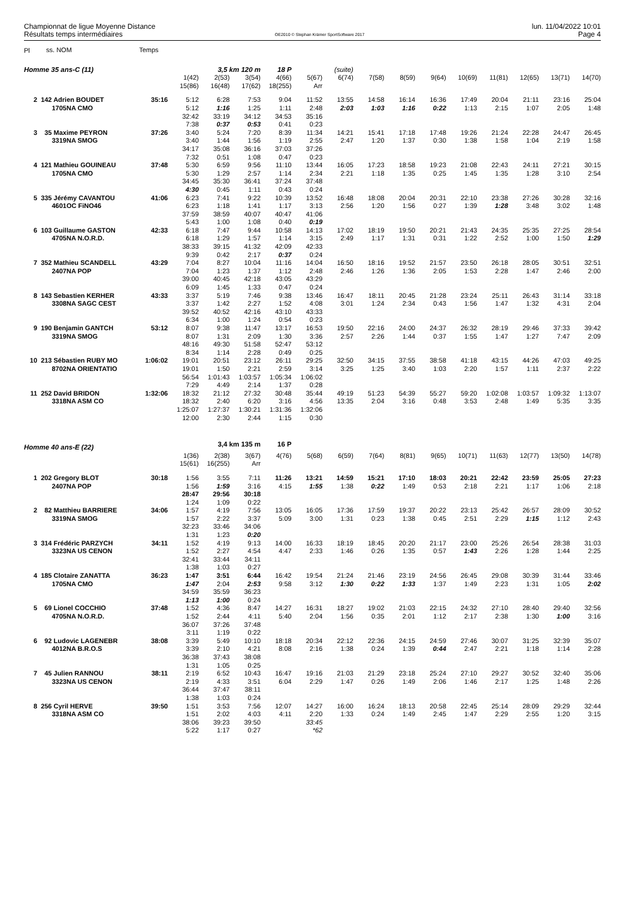Championnat de ligue Moyenne Distance
Résultats temps intermédiaires
OE2010 © Stephan Krämer SportSoftware 2017
lun. 11/04/2022 10:01
Page 4
| Pl | ss. NOM | Temps | | | | | | | | | | | | | | |
| Homme 35 ans-C (11) | | | 3,5 km 120 m | | | 18 P | | (suite) | | | | | | | | |
| | | | 1(42) | 2(53) | 3(54) | 4(66) | 5(67) | 6(74) | 7(58) | 8(59) | 9(64) | 10(69) | 11(81) | 12(65) | 13(71) | 14(70) |
| | | | 15(86) | 16(48) | 17(62) | 18(255) | Arr | | | | | | | | | |
| 2 | 142 Adrien BOUDET | 35:16 | 5:12 | 6:28 | 7:53 | 9:04 | 11:52 | 13:55 | 14:58 | 16:14 | 16:36 | 17:49 | 20:04 | 21:11 | 23:16 | 25:04 |
| | 1705NA CMO | | 5:12 | 1:16 | 1:25 | 1:11 | 2:48 | 2:03 | 1:03 | 1:16 | 0:22 | 1:13 | 2:15 | 1:07 | 2:05 | 1:48 |
| | | | 32:42 | 33:19 | 34:12 | 34:53 | 35:16 | | | | | | | | | |
| | | | 7:38 | 0:37 | 0:53 | 0:41 | 0:23 | | | | | | | | | |
| 3 | 35 Maxime PEYRON | 37:26 | 3:40 | 5:24 | 7:20 | 8:39 | 11:34 | 14:21 | 15:41 | 17:18 | 17:48 | 19:26 | 21:24 | 22:28 | 24:47 | 26:45 |
| | 3319NA SMOG | | 3:40 | 1:44 | 1:56 | 1:19 | 2:55 | 2:47 | 1:20 | 1:37 | 0:30 | 1:38 | 1:58 | 1:04 | 2:19 | 1:58 |
| | | | 34:17 | 35:08 | 36:16 | 37:03 | 37:26 | | | | | | | | | |
| | | | 7:32 | 0:51 | 1:08 | 0:47 | 0:23 | | | | | | | | | |
| 4 | 121 Mathieu GOUINEAU | 37:48 | 5:30 | 6:59 | 9:56 | 11:10 | 13:44 | 16:05 | 17:23 | 18:58 | 19:23 | 21:08 | 22:43 | 24:11 | 27:21 | 30:15 |
| | 1705NA CMO | | 5:30 | 1:29 | 2:57 | 1:14 | 2:34 | 2:21 | 1:18 | 1:35 | 0:25 | 1:45 | 1:35 | 1:28 | 3:10 | 2:54 |
| | | | 34:45 | 35:30 | 36:41 | 37:24 | 37:48 | | | | | | | | | |
| | | | 4:30 | 0:45 | 1:11 | 0:43 | 0:24 | | | | | | | | | |
| 5 | 335 Jérémy CAVANTOU | 41:06 | 6:23 | 7:41 | 9:22 | 10:39 | 13:52 | 16:48 | 18:08 | 20:04 | 20:31 | 22:10 | 23:38 | 27:26 | 30:28 | 32:16 |
| | 4601OC FiNO46 | | 6:23 | 1:18 | 1:41 | 1:17 | 3:13 | 2:56 | 1:20 | 1:56 | 0:27 | 1:39 | 1:28 | 3:48 | 3:02 | 1:48 |
| | | | 37:59 | 38:59 | 40:07 | 40:47 | 41:06 | | | | | | | | | |
| | | | 5:43 | 1:00 | 1:08 | 0:40 | 0:19 | | | | | | | | | |
| 6 | 103 Guillaume GASTON | 42:33 | 6:18 | 7:47 | 9:44 | 10:58 | 14:13 | 17:02 | 18:19 | 19:50 | 20:21 | 21:43 | 24:35 | 25:35 | 27:25 | 28:54 |
| | 4705NA N.O.R.D. | | 6:18 | 1:29 | 1:57 | 1:14 | 3:15 | 2:49 | 1:17 | 1:31 | 0:31 | 1:22 | 2:52 | 1:00 | 1:50 | 1:29 |
| | | | 38:33 | 39:15 | 41:32 | 42:09 | 42:33 | | | | | | | | | |
| | | | 9:39 | 0:42 | 2:17 | 0:37 | 0:24 | | | | | | | | | |
| 7 | 352 Mathieu SCANDELL | 43:29 | 7:04 | 8:27 | 10:04 | 11:16 | 14:04 | 16:50 | 18:16 | 19:52 | 21:57 | 23:50 | 26:18 | 28:05 | 30:51 | 32:51 |
| | 2407NA POP | | 7:04 | 1:23 | 1:37 | 1:12 | 2:48 | 2:46 | 1:26 | 1:36 | 2:05 | 1:53 | 2:28 | 1:47 | 2:46 | 2:00 |
| | | | 39:00 | 40:45 | 42:18 | 43:05 | 43:29 | | | | | | | | | |
| | | | 6:09 | 1:45 | 1:33 | 0:47 | 0:24 | | | | | | | | | |
| 8 | 143 Sebastien KERHER | 43:33 | 3:37 | 5:19 | 7:46 | 9:38 | 13:46 | 16:47 | 18:11 | 20:45 | 21:28 | 23:24 | 25:11 | 26:43 | 31:14 | 33:18 |
| | 3308NA SAGC CEST | | 3:37 | 1:42 | 2:27 | 1:52 | 4:08 | 3:01 | 1:24 | 2:34 | 0:43 | 1:56 | 1:47 | 1:32 | 4:31 | 2:04 |
| | | | 39:52 | 40:52 | 42:16 | 43:10 | 43:33 | | | | | | | | | |
| | | | 6:34 | 1:00 | 1:24 | 0:54 | 0:23 | | | | | | | | | |
| 9 | 190 Benjamin GANTCH | 53:12 | 8:07 | 9:38 | 11:47 | 13:17 | 16:53 | 19:50 | 22:16 | 24:00 | 24:37 | 26:32 | 28:19 | 29:46 | 37:33 | 39:42 |
| | 3319NA SMOG | | 8:07 | 1:31 | 2:09 | 1:30 | 3:36 | 2:57 | 2:26 | 1:44 | 0:37 | 1:55 | 1:47 | 1:27 | 7:47 | 2:09 |
| | | | 48:16 | 49:30 | 51:58 | 52:47 | 53:12 | | | | | | | | | |
| | | | 8:34 | 1:14 | 2:28 | 0:49 | 0:25 | | | | | | | | | |
| 10 | 213 Sébastien RUBY MO | 1:06:02 | 19:01 | 20:51 | 23:12 | 26:11 | 29:25 | 32:50 | 34:15 | 37:55 | 38:58 | 41:18 | 43:15 | 44:26 | 47:03 | 49:25 |
| | 8702NA ORIENTATIO | | 19:01 | 1:50 | 2:21 | 2:59 | 3:14 | 3:25 | 1:25 | 3:40 | 1:03 | 2:20 | 1:57 | 1:11 | 2:37 | 2:22 |
| | | | 56:54 | 1:01:43 | 1:03:57 | 1:05:34 | 1:06:02 | | | | | | | | | |
| | | | 7:29 | 4:49 | 2:14 | 1:37 | 0:28 | | | | | | | | | |
| 11 | 252 David BRIDON | 1:32:06 | 18:32 | 21:12 | 27:32 | 30:48 | 35:44 | 49:19 | 51:23 | 54:39 | 55:27 | 59:20 | 1:02:08 | 1:03:57 | 1:09:32 | 1:13:07 |
| | 3318NA ASM CO | | 18:32 | 2:40 | 6:20 | 3:16 | 4:56 | 13:35 | 2:04 | 3:16 | 0:48 | 3:53 | 2:48 | 1:49 | 5:35 | 3:35 |
| | | | 1:25:07 | 1:27:37 | 1:30:21 | 1:31:36 | 1:32:06 | | | | | | | | | |
| | | | 12:00 | 2:30 | 2:44 | 1:15 | 0:30 | | | | | | | | | |
| Homme 40 ans-E (22) | | | 3,4 km 135 m | | | 16 P | | | | | | | | | | |
| | | | 1(36) | 2(38) | 3(67) | 4(76) | 5(68) | 6(59) | 7(64) | 8(81) | 9(65) | 10(71) | 11(63) | 12(77) | 13(50) | 14(78) |
| | | | 15(61) | 16(255) | Arr | | | | | | | | | | | |
| 1 | 202 Gregory BLOT | 30:18 | 1:56 | 3:55 | 7:11 | 11:26 | 13:21 | 14:59 | 15:21 | 17:10 | 18:03 | 20:21 | 22:42 | 23:59 | 25:05 | 27:23 |
| | 2407NA POP | | 1:56 | 1:59 | 3:16 | 4:15 | 1:55 | 1:38 | 0:22 | 1:49 | 0:53 | 2:18 | 2:21 | 1:17 | 1:06 | 2:18 |
| | | | 28:47 | 29:56 | 30:18 | | | | | | | | | | | |
| | | | 1:24 | 1:09 | 0:22 | | | | | | | | | | | |
| 2 | 82 Matthieu BARRIERE | 34:06 | 1:57 | 4:19 | 7:56 | 13:05 | 16:05 | 17:36 | 17:59 | 19:37 | 20:22 | 23:13 | 25:42 | 26:57 | 28:09 | 30:52 |
| | 3319NA SMOG | | 1:57 | 2:22 | 3:37 | 5:09 | 3:00 | 1:31 | 0:23 | 1:38 | 0:45 | 2:51 | 2:29 | 1:15 | 1:12 | 2:43 |
| | | | 32:23 | 33:46 | 34:06 | | | | | | | | | | | |
| | | | 1:31 | 1:23 | 0:20 | | | | | | | | | | | |
| 3 | 314 Frédéric PARZYCH | 34:11 | 1:52 | 4:19 | 9:13 | 14:00 | 16:33 | 18:19 | 18:45 | 20:20 | 21:17 | 23:00 | 25:26 | 26:54 | 28:38 | 31:03 |
| | 3323NA US CENON | | 1:52 | 2:27 | 4:54 | 4:47 | 2:33 | 1:46 | 0:26 | 1:35 | 0:57 | 1:43 | 2:26 | 1:28 | 1:44 | 2:25 |
| | | | 32:41 | 33:44 | 34:11 | | | | | | | | | | | |
| | | | 1:38 | 1:03 | 0:27 | | | | | | | | | | | |
| 4 | 185 Clotaire ZANATTA | 36:23 | 1:47 | 3:51 | 6:44 | 16:42 | 19:54 | 21:24 | 21:46 | 23:19 | 24:56 | 26:45 | 29:08 | 30:39 | 31:44 | 33:46 |
| | 1705NA CMO | | 1:47 | 2:04 | 2:53 | 9:58 | 3:12 | 1:30 | 0:22 | 1:33 | 1:37 | 1:49 | 2:23 | 1:31 | 1:05 | 2:02 |
| | | | 34:59 | 35:59 | 36:23 | | | | | | | | | | | |
| | | | 1:13 | 1:00 | 0:24 | | | | | | | | | | | |
| 5 | 69 Lionel COCCHIO | 37:48 | 1:52 | 4:36 | 8:47 | 14:27 | 16:31 | 18:27 | 19:02 | 21:03 | 22:15 | 24:32 | 27:10 | 28:40 | 29:40 | 32:56 |
| | 4705NA N.O.R.D. | | 1:52 | 2:44 | 4:11 | 5:40 | 2:04 | 1:56 | 0:35 | 2:01 | 1:12 | 2:17 | 2:38 | 1:30 | 1:00 | 3:16 |
| | | | 36:07 | 37:26 | 37:48 | | | | | | | | | | | |
| | | | 3:11 | 1:19 | 0:22 | | | | | | | | | | | |
| 6 | 92 Ludovic LAGENEBR | 38:08 | 3:39 | 5:49 | 10:10 | 18:18 | 20:34 | 22:12 | 22:36 | 24:15 | 24:59 | 27:46 | 30:07 | 31:25 | 32:39 | 35:07 |
| | 4012NA B.R.O.S | | 3:39 | 2:10 | 4:21 | 8:08 | 2:16 | 1:38 | 0:24 | 1:39 | 0:44 | 2:47 | 2:21 | 1:18 | 1:14 | 2:28 |
| | | | 36:38 | 37:43 | 38:08 | | | | | | | | | | | |
| | | | 1:31 | 1:05 | 0:25 | | | | | | | | | | | |
| 7 | 45 Julien RANNOU | 38:11 | 2:19 | 6:52 | 10:43 | 16:47 | 19:16 | 21:03 | 21:29 | 23:18 | 25:24 | 27:10 | 29:27 | 30:52 | 32:40 | 35:06 |
| | 3323NA US CENON | | 2:19 | 4:33 | 3:51 | 6:04 | 2:29 | 1:47 | 0:26 | 1:49 | 2:06 | 1:46 | 2:17 | 1:25 | 1:48 | 2:26 |
| | | | 36:44 | 37:47 | 38:11 | | | | | | | | | | | |
| | | | 1:38 | 1:03 | 0:24 | | | | | | | | | | | |
| 8 | 256 Cyril HERVE | 39:50 | 1:51 | 3:53 | 7:56 | 12:07 | 14:27 | 16:00 | 16:24 | 18:13 | 20:58 | 22:45 | 25:14 | 28:09 | 29:29 | 32:44 |
| | 3318NA ASM CO | | 1:51 | 2:02 | 4:03 | 4:11 | 2:20 | 1:33 | 0:24 | 1:49 | 2:45 | 1:47 | 2:29 | 2:55 | 1:20 | 3:15 |
| | | | 38:06 | 39:23 | 39:50 | | 33:45 | | | | | | | | | |
| | | | 5:22 | 1:17 | 0:27 | | *62 | | | | | | | | | |